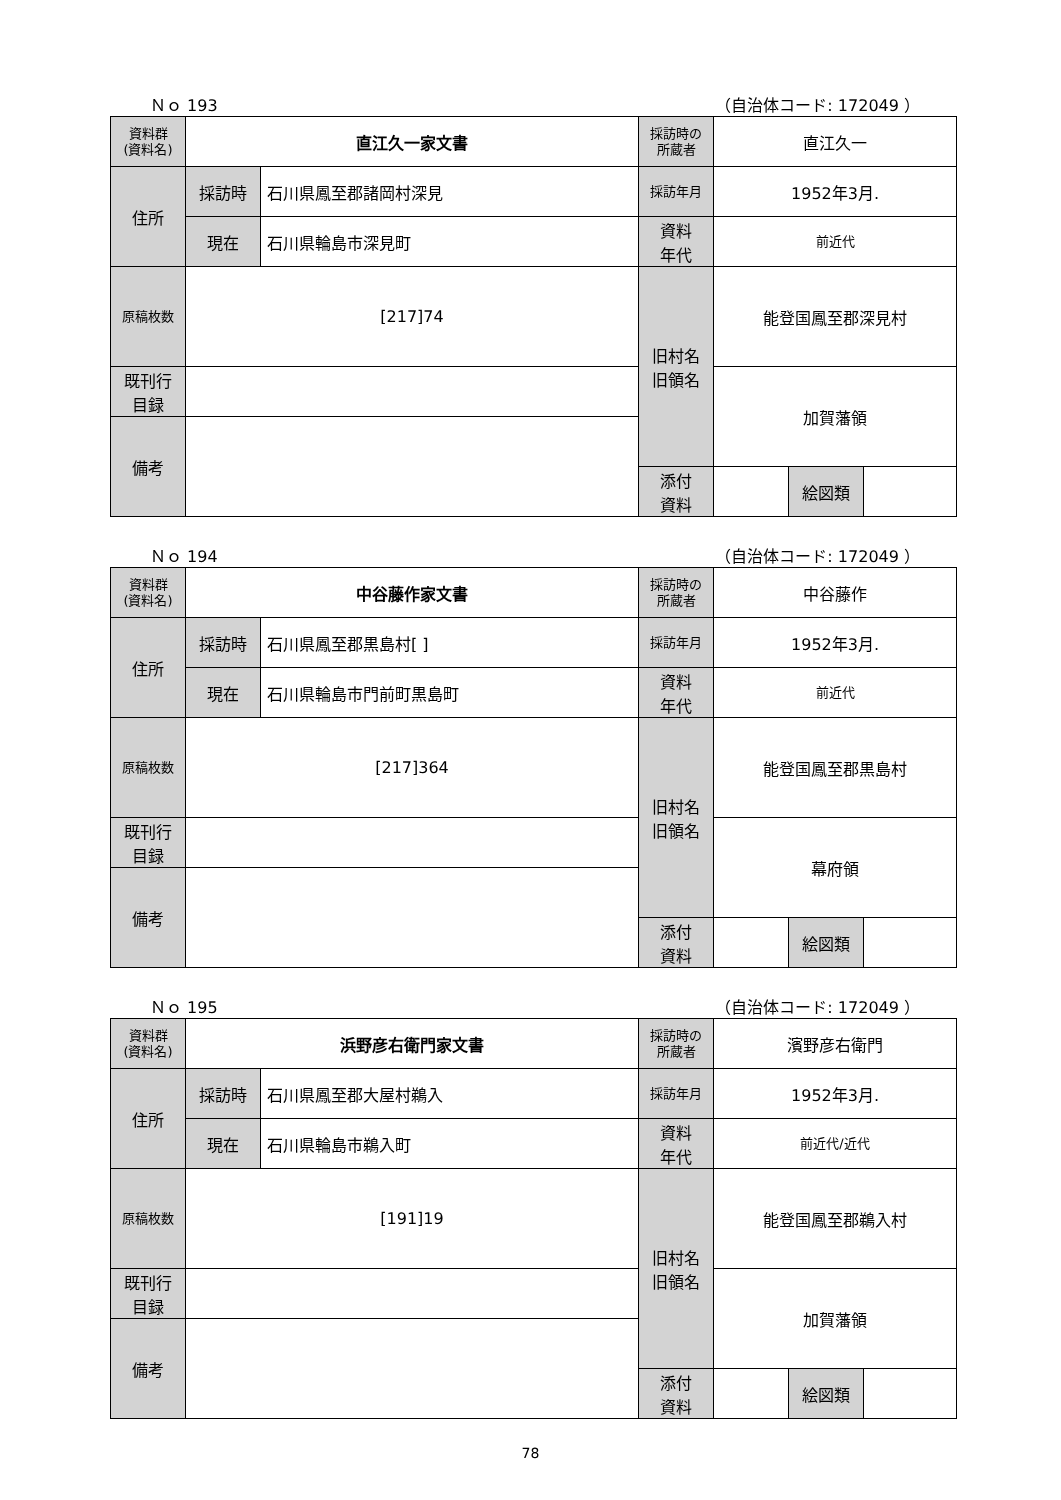Ｎｏ 193 （自治体コード: 172049 ）
| 資料群 (資料名) | 直江久一家文書 | | 採訪時の 所蔵者 | 直江久一 | | |
| 住所 | 採訪時 | 石川県鳳至郡諸岡村深見 | 採訪年月 | 1952年3月. | | |
| | 現在 | 石川県輪島市深見町 | 資料 年代 | 前近代 | | |
| 原稿枚数 | [217]74 | | 旧村名 旧領名 | 能登国鳳至郡深見村 | | |
| 既刊行 目録 | | | | 加賀藩領 | | |
| 備考 | | | | | | |
| | | | 添付 資料 | | 絵図類 | |
Ｎｏ 194 （自治体コード: 172049 ）
| 資料群 (資料名) | 中谷藤作家文書 | | 採訪時の 所蔵者 | 中谷藤作 | | |
| 住所 | 採訪時 | 石川県鳳至郡黒島村[ ] | 採訪年月 | 1952年3月. | | |
| | 現在 | 石川県輪島市門前町黒島町 | 資料 年代 | 前近代 | | |
| 原稿枚数 | [217]364 | | 旧村名 旧領名 | 能登国鳳至郡黒島村 | | |
| 既刊行 目録 | | | | 幕府領 | | |
| 備考 | | | | | | |
| | | | 添付 資料 | | 絵図類 | |
Ｎｏ 195 （自治体コード: 172049 ）
| 資料群 (資料名) | 浜野彦右衛門家文書 | | 採訪時の 所蔵者 | 濱野彦右衛門 | | |
| 住所 | 採訪時 | 石川県鳳至郡大屋村鵜入 | 採訪年月 | 1952年3月. | | |
| | 現在 | 石川県輪島市鵜入町 | 資料 年代 | 前近代/近代 | | |
| 原稿枚数 | [191]19 | | 旧村名 旧領名 | 能登国鳳至郡鵜入村 | | |
| 既刊行 目録 | | | | 加賀藩領 | | |
| 備考 | | | | | | |
| | | | 添付 資料 | | 絵図類 | |
78